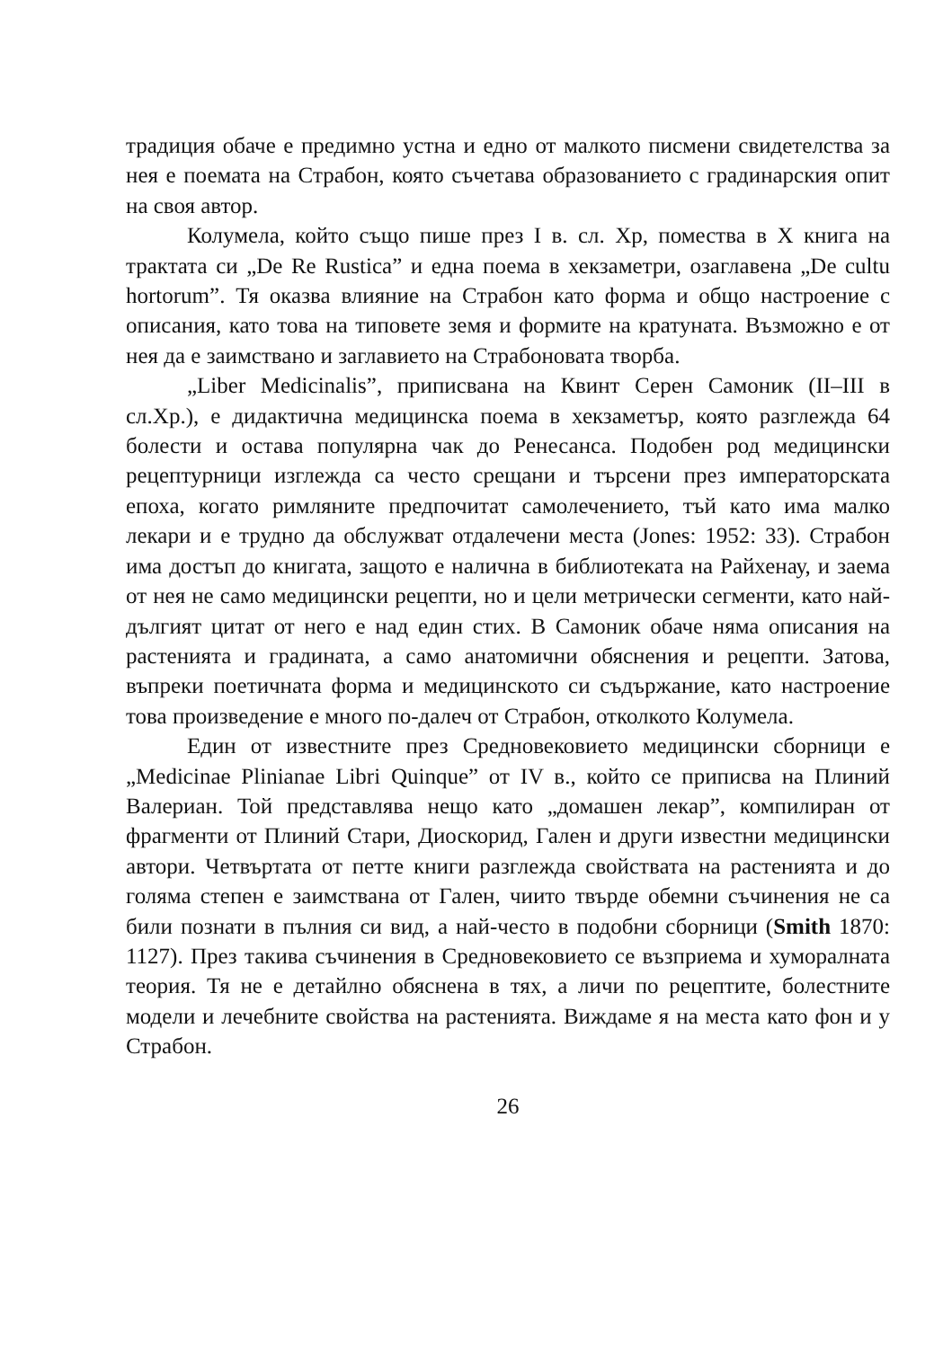традиция обаче е предимно устна и едно от малкото писмени свидетелства за нея е поемата на Страбон, която съчетава образованието с градинарския опит на своя автор.
Колумела, който също пише през I в. сл. Хр, помества в X книга на трактата си „De Re Rustica” и една поема в хекзаметри, озаглавена „De cultu hortorum”. Тя оказва влияние на Страбон като форма и общо настроение с описания, като това на типовете земя и формите на кратуната. Възможно е от нея да е заимствано и заглавието на Страбоновата творба.
„Liber Medicinalis”, приписвана на Квинт Серен Самоник (II–III в сл.Хр.), е дидактична медицинска поема в хекзаметър, която разглежда 64 болести и остава популярна чак до Ренесанса. Подобен род медицински рецептурници изглежда са често срещани и търсени през императорската епоха, когато римляните предпочитат самолечението, тъй като има малко лекари и е трудно да обслужват отдалечени места (Jones: 1952: 33). Страбон има достъп до книгата, защото е налична в библиотеката на Райхенау, и заема от нея не само медицински рецепти, но и цели метрически сегменти, като най-дългият цитат от него е над един стих. В Самоник обаче няма описания на растенията и градината, а само анатомични обяснения и рецепти. Затова, въпреки поетичната форма и медицинското си съдържание, като настроение това произведение е много по-далеч от Страбон, отколкото Колумела.
Един от известните през Средновековието медицински сборници е „Medicinae Plinianae Libri Quinque” от IV в., който се приписва на Плиний Валериан. Той представлява нещо като „домашен лекар”, компилиран от фрагменти от Плиний Стари, Диоскорид, Гален и други известни медицински автори. Четвъртата от петте книги разглежда свойствата на растенията и до голяма степен е заимствана от Гален, чиито твърде обемни съчинения не са били познати в пълния си вид, а най-често в подобни сборници (Smith 1870: 1127). През такива съчинения в Средновековието се възприема и хуморалната теория. Тя не е детайлно обяснена в тях, а личи по рецептите, болестните модели и лечебните свойства на растенията. Виждаме я на места като фон и у Страбон.
26